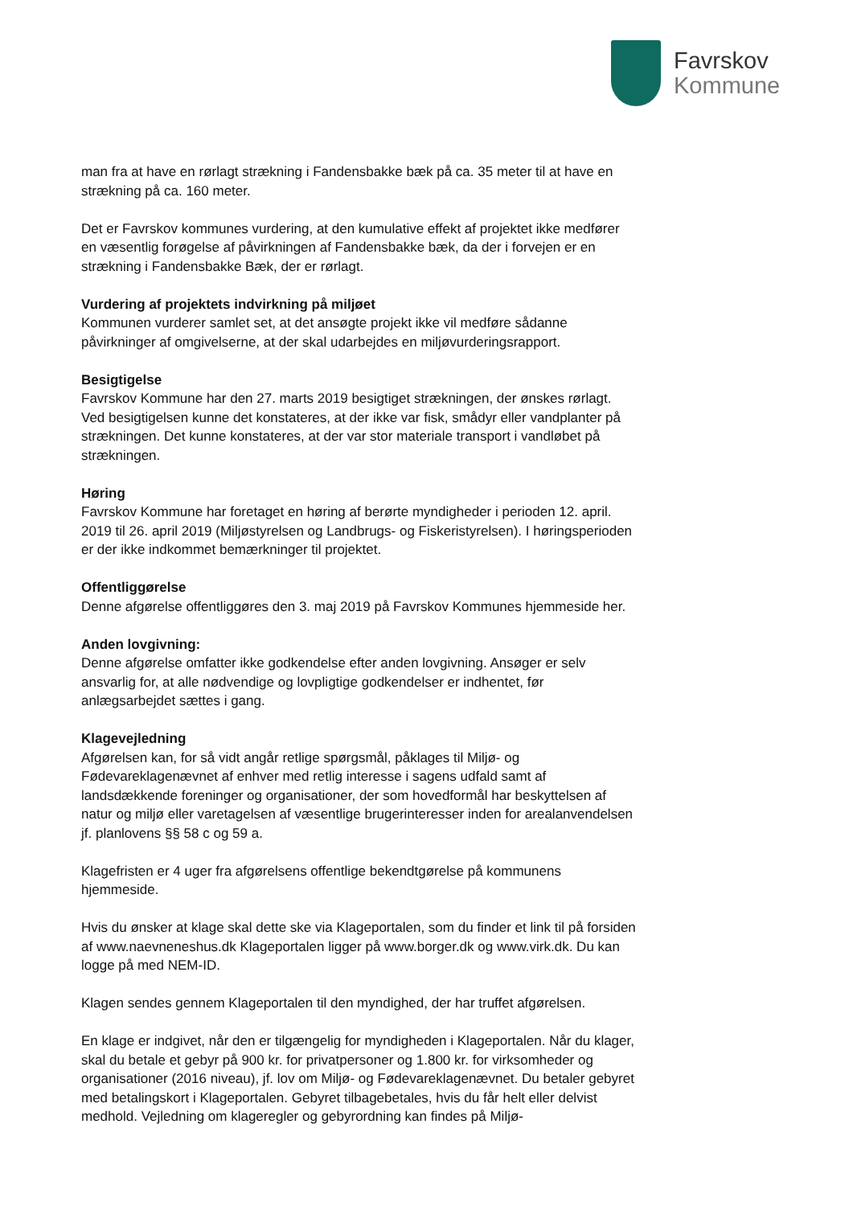Favrskov
Kommune
man fra at have en rørlagt strækning i Fandensbakke bæk på ca. 35 meter til at have en strækning på ca. 160 meter.
Det er Favrskov kommunes vurdering, at den kumulative effekt af projektet ikke medfører en væsentlig forøgelse af påvirkningen af Fandensbakke bæk, da der i forvejen er en strækning i Fandensbakke Bæk, der er rørlagt.
Vurdering af projektets indvirkning på miljøet
Kommunen vurderer samlet set, at det ansøgte projekt ikke vil medføre sådanne påvirkninger af omgivelserne, at der skal udarbejdes en miljøvurderingsrapport.
Besigtigelse
Favrskov Kommune har den 27. marts 2019 besigtiget strækningen, der ønskes rørlagt. Ved besigtigelsen kunne det konstateres, at der ikke var fisk, smådyr eller vandplanter på strækningen. Det kunne konstateres, at der var stor materiale transport i vandløbet på strækningen.
Høring
Favrskov Kommune har foretaget en høring af berørte myndigheder i perioden 12. april. 2019 til 26. april 2019 (Miljøstyrelsen og Landbrugs- og Fiskeristyrelsen). I høringsperioden er der ikke indkommet bemærkninger til projektet.
Offentliggørelse
Denne afgørelse offentliggøres den 3. maj 2019 på Favrskov Kommunes hjemmeside her.
Anden lovgivning:
Denne afgørelse omfatter ikke godkendelse efter anden lovgivning. Ansøger er selv ansvarlig for, at alle nødvendige og lovpligtige godkendelser er indhentet, før anlægsarbejdet sættes i gang.
Klagevejledning
Afgørelsen kan, for så vidt angår retlige spørgsmål, påklages til Miljø- og Fødevareklagenævnet af enhver med retlig interesse i sagens udfald samt af landsdækkende foreninger og organisationer, der som hovedformål har beskyttelsen af natur og miljø eller varetagelsen af væsentlige brugerinteresser inden for arealanvendelsen jf. planlovens §§ 58 c og 59 a.
Klagefristen er 4 uger fra afgørelsens offentlige bekendtgørelse på kommunens hjemmeside.
Hvis du ønsker at klage skal dette ske via Klageportalen, som du finder et link til på forsiden af www.naevneneshus.dk Klageportalen ligger på www.borger.dk og www.virk.dk. Du kan logge på med NEM-ID.
Klagen sendes gennem Klageportalen til den myndighed, der har truffet afgørelsen.
En klage er indgivet, når den er tilgængelig for myndigheden i Klageportalen. Når du klager, skal du betale et gebyr på 900 kr. for privatpersoner og 1.800 kr. for virksomheder og organisationer (2016 niveau), jf. lov om Miljø- og Fødevareklagenævnet. Du betaler gebyret med betalingskort i Klageportalen. Gebyret tilbagebetales, hvis du får helt eller delvist medhold. Vejledning om klageregler og gebyrordning kan findes på Miljø-